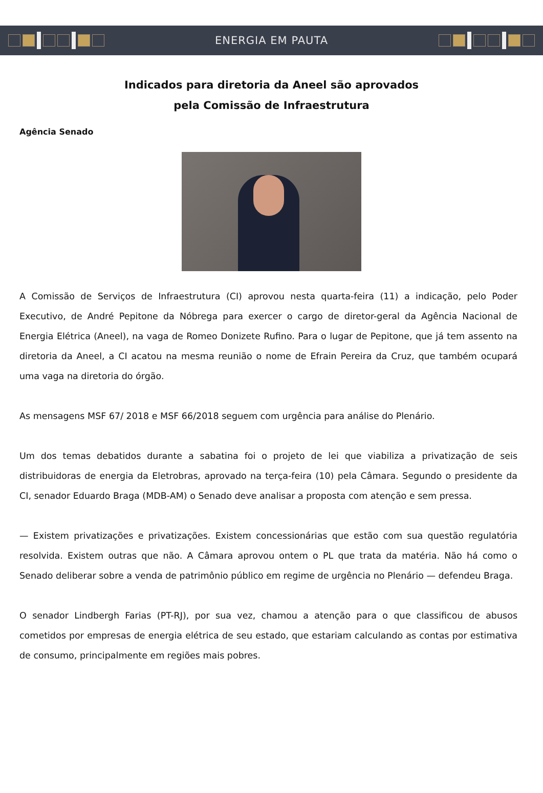ENERGIA EM PAUTA
Indicados para diretoria da Aneel são aprovados
pela Comissão de Infraestrutura
Agência Senado
A Comissão de Serviços de Infraestrutura (CI) aprovou nesta quarta-feira (11) a indicação, pelo Poder Executivo, de André Pepitone da Nóbrega para exercer o cargo de diretor-geral da Agência Nacional de Energia Elétrica (Aneel), na vaga de Romeo Donizete Rufino. Para o lugar de Pepitone, que já tem assento na diretoria da Aneel, a CI acatou na mesma reunião o nome de Efrain Pereira da Cruz, que também ocupará uma vaga na diretoria do órgão.
As mensagens MSF 67/ 2018 e MSF 66/2018 seguem com urgência para análise do Plenário.
Um dos temas debatidos durante a sabatina foi o projeto de lei que viabiliza a privatização de seis distribuidoras de energia da Eletrobras, aprovado na terça-feira (10) pela Câmara. Segundo o presidente da CI, senador Eduardo Braga (MDB-AM) o Senado deve analisar a proposta com atenção e sem pressa.
— Existem privatizações e privatizações. Existem concessionárias que estão com sua questão regulatória resolvida. Existem outras que não. A Câmara aprovou ontem o PL que trata da matéria. Não há como o Senado deliberar sobre a venda de patrimônio público em regime de urgência no Plenário — defendeu Braga.
O senador Lindbergh Farias (PT-RJ), por sua vez, chamou a atenção para o que classificou de abusos cometidos por empresas de energia elétrica de seu estado, que estariam calculando as contas por estimativa de consumo, principalmente em regiões mais pobres.